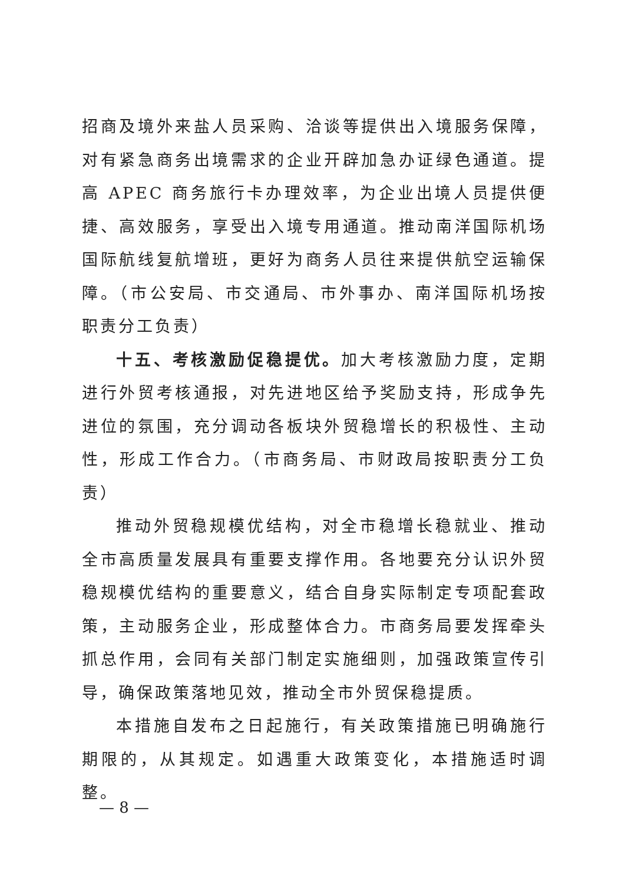招商及境外来盐人员采购、洽谈等提供出入境服务保障，对有紧急商务出境需求的企业开辟加急办证绿色通道。提高 APEC 商务旅行卡办理效率，为企业出境人员提供便捷、高效服务，享受出入境专用通道。推动南洋国际机场国际航线复航增班，更好为商务人员往来提供航空运输保障。（市公安局、市交通局、市外事办、南洋国际机场按职责分工负责）
十五、考核激励促稳提优。加大考核激励力度，定期进行外贸考核通报，对先进地区给予奖励支持，形成争先进位的氛围，充分调动各板块外贸稳增长的积极性、主动性，形成工作合力。（市商务局、市财政局按职责分工负责）
推动外贸稳规模优结构，对全市稳增长稳就业、推动全市高质量发展具有重要支撑作用。各地要充分认识外贸稳规模优结构的重要意义，结合自身实际制定专项配套政策，主动服务企业，形成整体合力。市商务局要发挥牵头抓总作用，会同有关部门制定实施细则，加强政策宣传引导，确保政策落地见效，推动全市外贸保稳提质。
本措施自发布之日起施行，有关政策措施已明确施行期限的，从其规定。如遇重大政策变化，本措施适时调整。
— 8 —